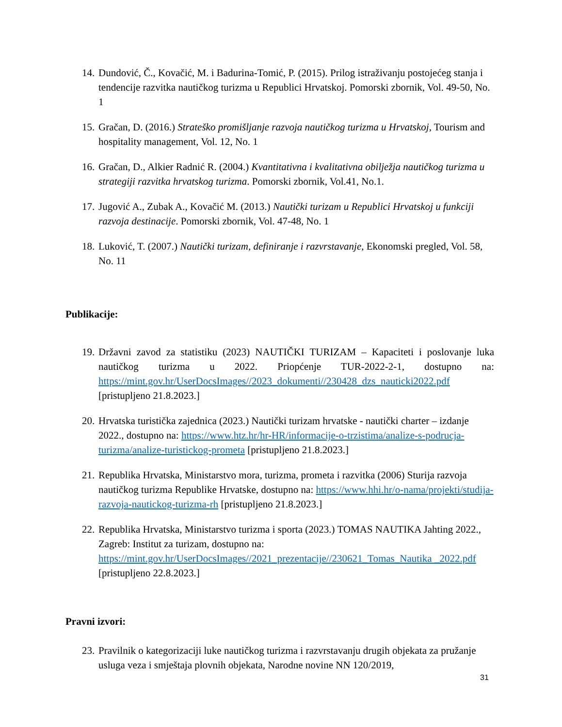14. Dundović, Č., Kovačić, M. i Badurina-Tomić, P. (2015). Prilog istraživanju postojećeg stanja i tendencije razvitka nautičkog turizma u Republici Hrvatskoj. Pomorski zbornik, Vol. 49-50, No. 1
15. Gračan, D. (2016.) Strateško promišljanje razvoja nautičkog turizma u Hrvatskoj, Tourism and hospitality management, Vol. 12, No. 1
16. Gračan, D., Alkier Radnić R. (2004.) Kvantitativna i kvalitativna obilježja nautičkog turizma u strategiji razvitka hrvatskog turizma. Pomorski zbornik, Vol.41, No.1.
17. Jugović A., Zubak A., Kovačić M. (2013.) Nautički turizam u Republici Hrvatskoj u funkciji razvoja destinacije. Pomorski zbornik, Vol. 47-48, No. 1
18. Luković, T. (2007.) Nautički turizam, definiranje i razvrstavanje, Ekonomski pregled, Vol. 58, No. 11
Publikacije:
19. Državni zavod za statistiku (2023) NAUTIČKI TURIZAM – Kapaciteti i poslovanje luka nautičkog turizma u 2022. Priopćenje TUR-2022-2-1, dostupno na: https://mint.gov.hr/UserDocsImages//2023_dokumenti//230428_dzs_nauticki2022.pdf [pristupljeno 21.8.2023.]
20. Hrvatska turistička zajednica (2023.) Nautički turizam hrvatske - nautički charter – izdanje 2022., dostupno na: https://www.htz.hr/hr-HR/informacije-o-trzistima/analize-s-podrucja-turizma/analize-turistickog-prometa [pristupljeno 21.8.2023.]
21. Republika Hrvatska, Ministarstvo mora, turizma, prometa i razvitka (2006) Sturija razvoja nautičkog turizma Republike Hrvatske, dostupno na: https://www.hhi.hr/o-nama/projekti/studija-razvoja-nautickog-turizma-rh [pristupljeno 21.8.2023.]
22. Republika Hrvatska, Ministarstvo turizma i sporta (2023.) TOMAS NAUTIKA Jahting 2022., Zagreb: Institut za turizam, dostupno na: https://mint.gov.hr/UserDocsImages//2021_prezentacije//230621_Tomas_Nautika _2022.pdf [pristupljeno 22.8.2023.]
Pravni izvori:
23. Pravilnik o kategorizaciji luke nautičkog turizma i razvrstavanju drugih objekata za pružanje usluga veza i smještaja plovnih objekata, Narodne novine NN 120/2019,
31